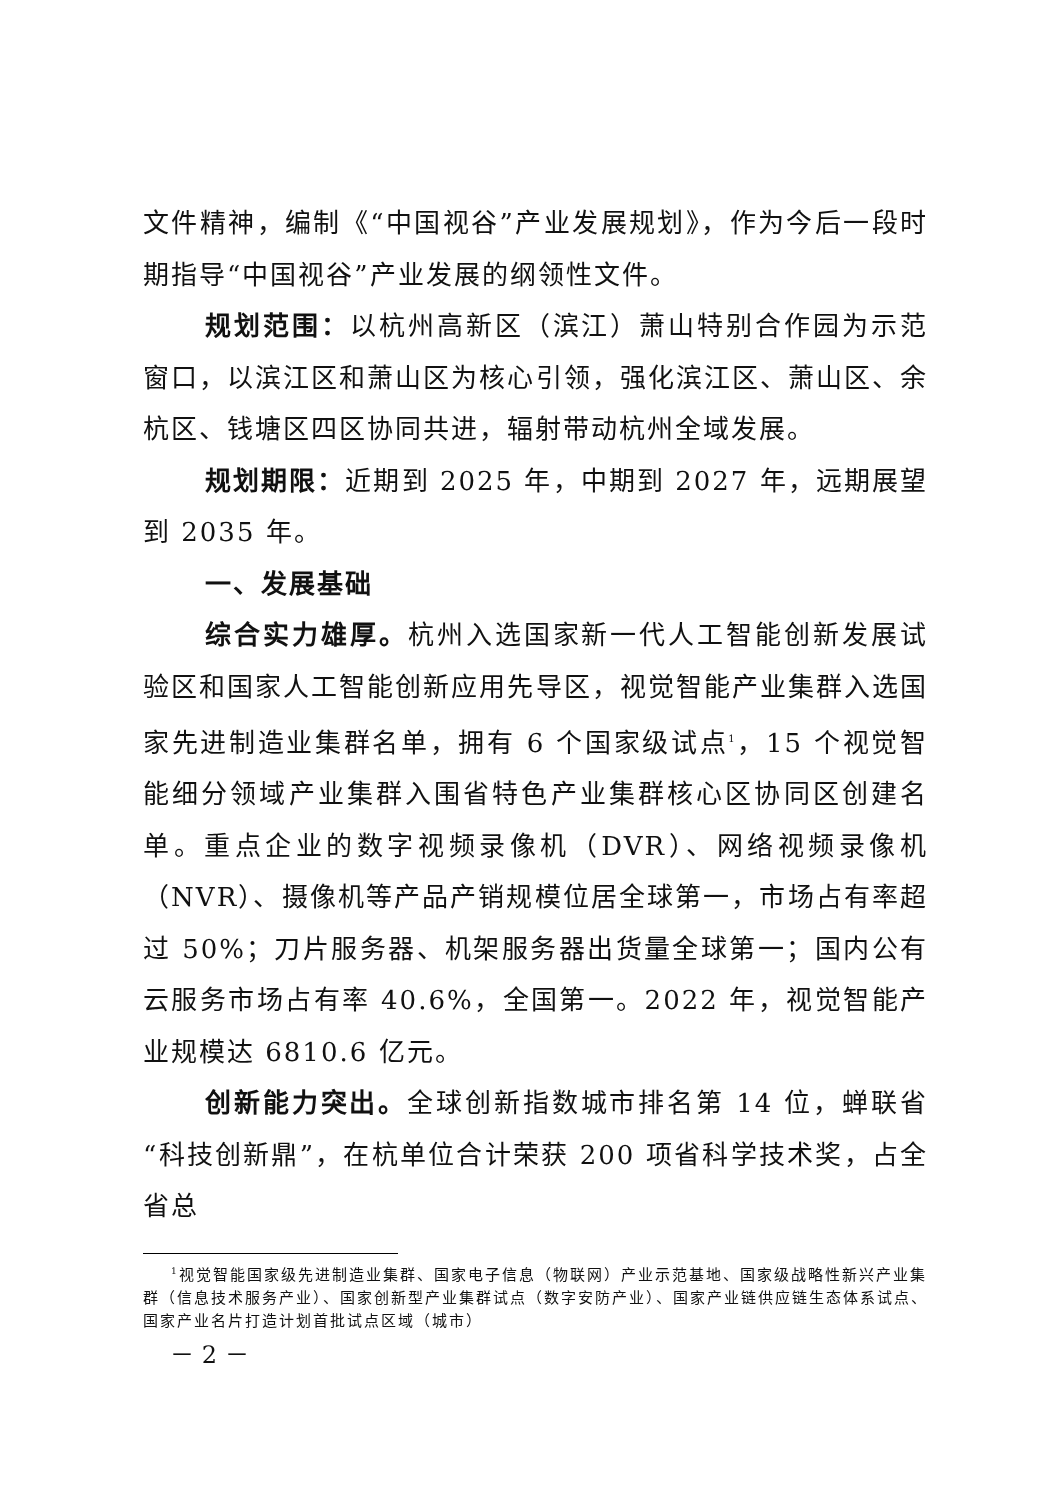文件精神，编制《“中国视谷”产业发展规划》，作为今后一段时期指导“中国视谷”产业发展的纲领性文件。
规划范围：以杭州高新区（滨江）萧山特别合作园为示范窗口，以滨江区和萧山区为核心引领，强化滨江区、萧山区、余杭区、钱塘区四区协同共进，辐射带动杭州全域发展。
规划期限：近期到 2025 年，中期到 2027 年，远期展望到 2035 年。
一、发展基础
综合实力雄厚。杭州入选国家新一代人工智能创新发展试验区和国家人工智能创新应用先导区，视觉智能产业集群入选国家先进制造业集群名单，拥有 6 个国家级试点<sup>1</sup>，15 个视觉智能细分领域产业集群入围省特色产业集群核心区协同区创建名单。重点企业的数字视频录像机（DVR）、网络视频录像机（NVR）、摄像机等产品产销规模位居全球第一，市场占有率超过 50%；刀片服务器、机架服务器出货量全球第一；国内公有云服务市场占有率 40.6%，全国第一。2022 年，视觉智能产业规模达 6810.6 亿元。
创新能力突出。全球创新指数城市排名第 14 位，蝉联省“科技创新鼎”，在杭单位合计荣获 200 项省科学技术奖，占全省总
<sup>1</sup> 视觉智能国家级先进制造业集群、国家电子信息（物联网）产业示范基地、国家级战略性新兴产业集群（信息技术服务产业）、国家创新型产业集群试点（数字安防产业）、国家产业链供应链生态体系试点、国家产业名片打造计划首批试点区域（城市）
－ 2 －